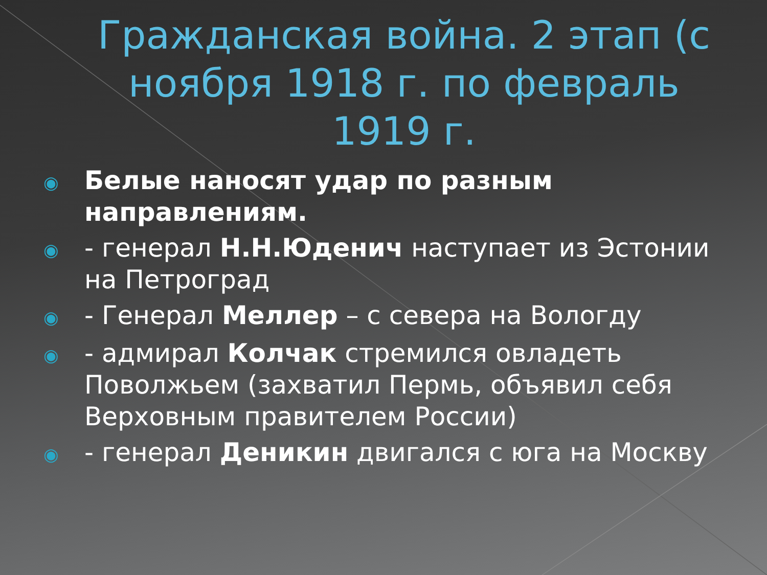Гражданская война. 2 этап (с ноября 1918 г. по февраль 1919 г.
◉ Белые наносят удар по разным направлениям.
◉ - генерал Н.Н.Юденич наступает из Эстонии на Петроград
◉ - Генерал Меллер – с севера на Вологду
◉ - адмирал Колчак стремился овладеть Поволжьем (захватил Пермь, объявил себя Верховным правителем России)
◉ - генерал Деникин двигался с юга на Москву